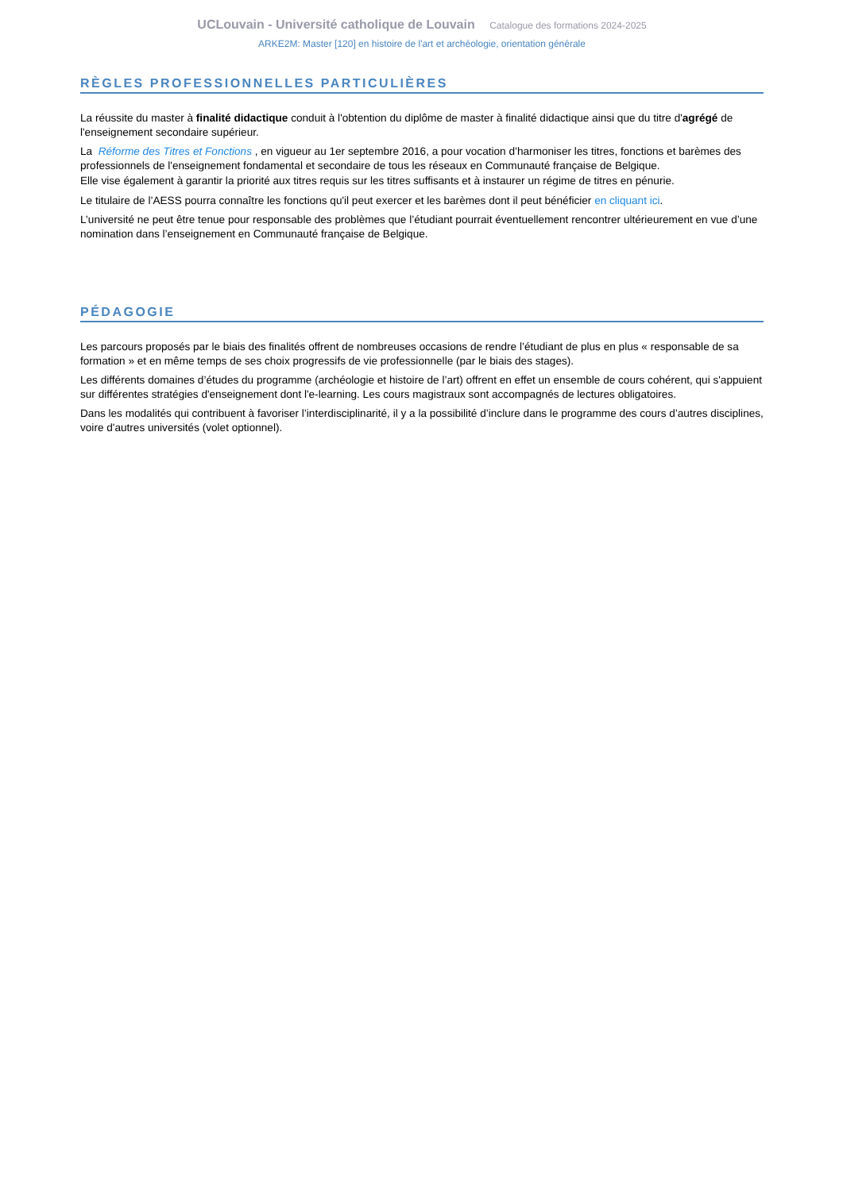UCLouvain - Université catholique de Louvain Catalogue des formations 2024-2025
ARKE2M: Master [120] en histoire de l'art et archéologie, orientation générale
RÈGLES PROFESSIONNELLES PARTICULIÈRES
La réussite du master à finalité didactique conduit à l'obtention du diplôme de master à finalité didactique ainsi que du titre d'agrégé de l'enseignement secondaire supérieur.
La Réforme des Titres et Fonctions , en vigueur au 1er septembre 2016, a pour vocation d’harmoniser les titres, fonctions et barèmes des professionnels de l'enseignement fondamental et secondaire de tous les réseaux en Communauté française de Belgique.
Elle vise également à garantir la priorité aux titres requis sur les titres suffisants et à instaurer un régime de titres en pénurie.
Le titulaire de l’AESS pourra connaître les fonctions qu'il peut exercer et les barèmes dont il peut bénéficier en cliquant ici.
L’université ne peut être tenue pour responsable des problèmes que l’étudiant pourrait éventuellement rencontrer ultérieurement en vue d’une nomination dans l’enseignement en Communauté française de Belgique.
PÉDAGOGIE
Les parcours proposés par le biais des finalités offrent de nombreuses occasions de rendre l’étudiant de plus en plus « responsable de sa formation » et en même temps de ses choix progressifs de vie professionnelle (par le biais des stages).
Les différents domaines d’études du programme (archéologie et histoire de l’art) offrent en effet un ensemble de cours cohérent, qui s'appuient sur différentes stratégies d'enseignement dont l'e-learning. Les cours magistraux sont accompagnés de lectures obligatoires.
Dans les modalités qui contribuent à favoriser l’interdisciplinarité, il y a la possibilité d’inclure dans le programme des cours d’autres disciplines, voire d'autres universités (volet optionnel).